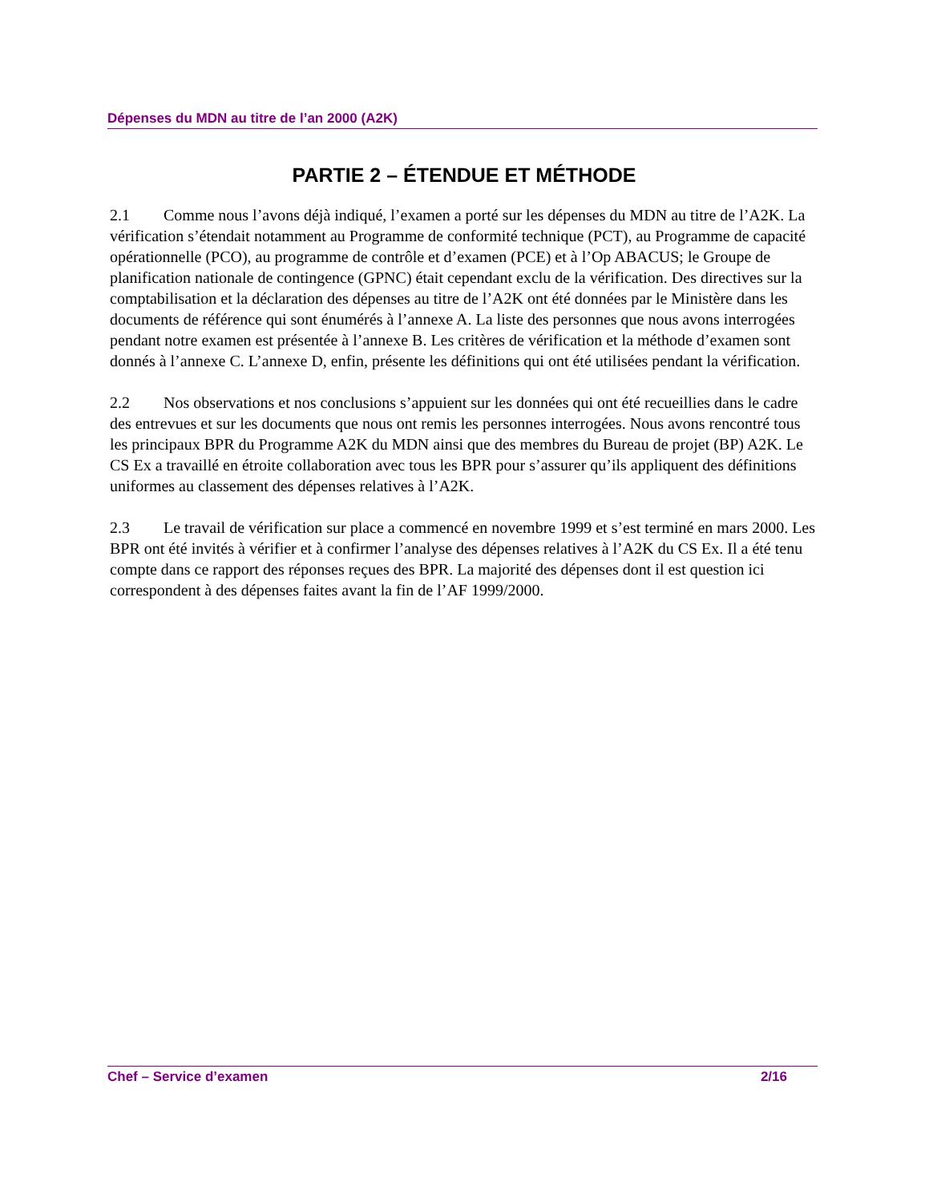Dépenses du MDN au titre de l’an 2000 (A2K)
PARTIE 2 – ÉTENDUE ET MÉTHODE
2.1 Comme nous l’avons déjà indiqué, l’examen a porté sur les dépenses du MDN au titre de l’A2K. La vérification s’étendait notamment au Programme de conformité technique (PCT), au Programme de capacité opérationnelle (PCO), au programme de contrôle et d’examen (PCE) et à l’Op ABACUS; le Groupe de planification nationale de contingence (GPNC) était cependant exclu de la vérification. Des directives sur la comptabilisation et la déclaration des dépenses au titre de l’A2K ont été données par le Ministère dans les documents de référence qui sont énumérés à l’annexe A. La liste des personnes que nous avons interrogées pendant notre examen est présentée à l’annexe B. Les critères de vérification et la méthode d’examen sont donnés à l’annexe C. L’annexe D, enfin, présente les définitions qui ont été utilisées pendant la vérification.
2.2 Nos observations et nos conclusions s’appuient sur les données qui ont été recueillies dans le cadre des entrevues et sur les documents que nous ont remis les personnes interrogées. Nous avons rencontré tous les principaux BPR du Programme A2K du MDN ainsi que des membres du Bureau de projet (BP) A2K. Le CS Ex a travaillé en étroite collaboration avec tous les BPR pour s’assurer qu’ils appliquent des définitions uniformes au classement des dépenses relatives à l’A2K.
2.3 Le travail de vérification sur place a commencé en novembre 1999 et s’est terminé en mars 2000. Les BPR ont été invités à vérifier et à confirmer l’analyse des dépenses relatives à l’A2K du CS Ex. Il a été tenu compte dans ce rapport des réponses reçues des BPR. La majorité des dépenses dont il est question ici correspondent à des dépenses faites avant la fin de l’AF 1999/2000.
Chef – Service d’examen 2/16